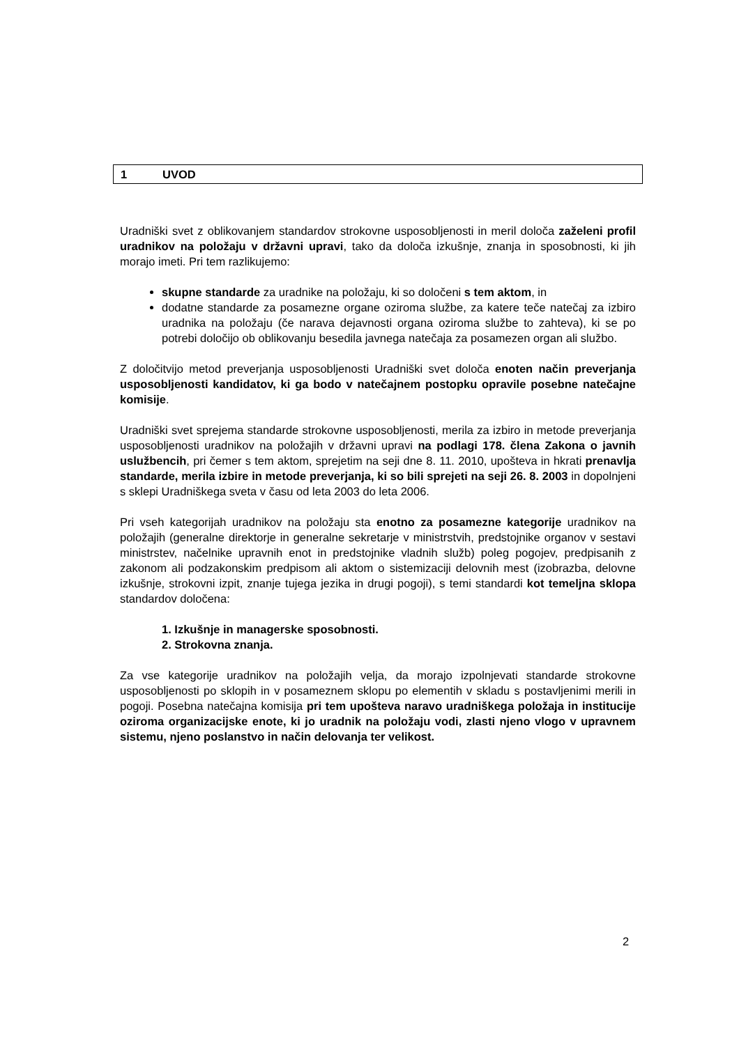1 UVOD
Uradniški svet z oblikovanjem standardov strokovne usposobljenosti in meril določa zaželeni profil uradnikov na položaju v državni upravi, tako da določa izkušnje, znanja in sposobnosti, ki jih morajo imeti. Pri tem razlikujemo:
skupne standarde za uradnike na položaju, ki so določeni s tem aktom, in
dodatne standarde za posamezne organe oziroma službe, za katere teče natečaj za izbiro uradnika na položaju (če narava dejavnosti organa oziroma službe to zahteva), ki se po potrebi določijo ob oblikovanju besedila javnega natečaja za posamezen organ ali službo.
Z določitvijo metod preverjanja usposobljenosti Uradniški svet določa enoten način preverjanja usposobljenosti kandidatov, ki ga bodo v natečajnem postopku opravile posebne natečajne komisije.
Uradniški svet sprejema standarde strokovne usposobljenosti, merila za izbiro in metode preverjanja usposobljenosti uradnikov na položajih v državni upravi na podlagi 178. člena Zakona o javnih uslužbencih, pri čemer s tem aktom, sprejetim na seji dne 8. 11. 2010, upošteva in hkrati prenavlja standarde, merila izbire in metode preverjanja, ki so bili sprejeti na seji 26. 8. 2003 in dopolnjeni s sklepi Uradniškega sveta v času od leta 2003 do leta 2006.
Pri vseh kategorijah uradnikov na položaju sta enotno za posamezne kategorije uradnikov na položajih (generalne direktorje in generalne sekretarje v ministrstvih, predstojnike organov v sestavi ministrstev, načelnike upravnih enot in predstojnike vladnih služb) poleg pogojev, predpisanih z zakonom ali podzakonskim predpisom ali aktom o sistemizaciji delovnih mest (izobrazba, delovne izkušnje, strokovni izpit, znanje tujega jezika in drugi pogoji), s temi standardi kot temeljna sklopa standardov določena:
1. Izkušnje in managerske sposobnosti.
2. Strokovna znanja.
Za vse kategorije uradnikov na položajih velja, da morajo izpolnjevati standarde strokovne usposobljenosti po sklopih in v posameznem sklopu po elementih v skladu s postavljenimi merili in pogoji. Posebna natečajna komisija pri tem upošteva naravo uradniškega položaja in institucije oziroma organizacijske enote, ki jo uradnik na položaju vodi, zlasti njeno vlogo v upravnem sistemu, njeno poslanstvo in način delovanja ter velikost.
2